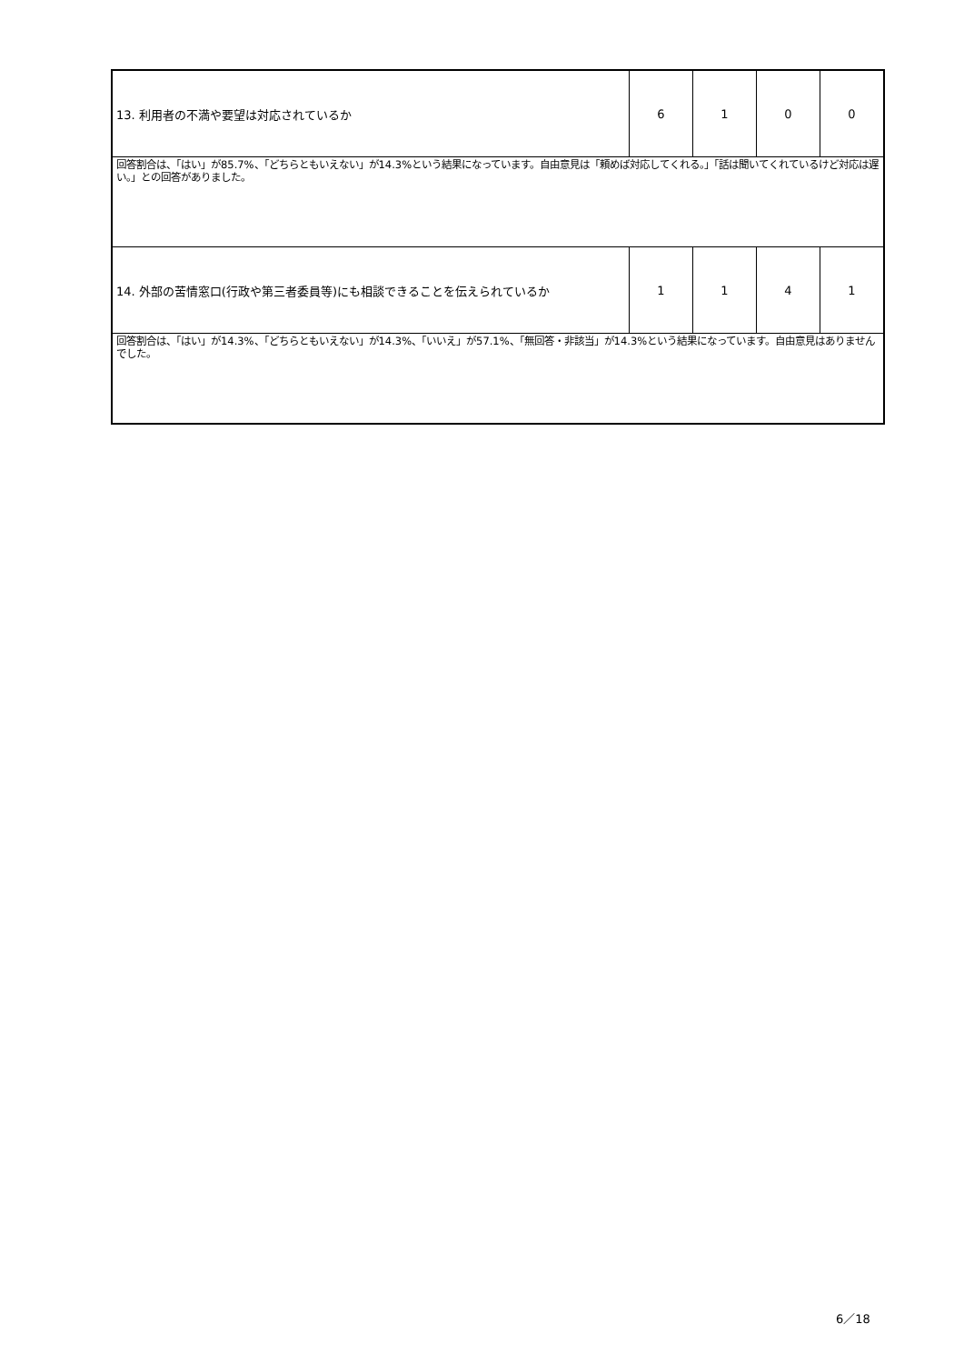| 13. 利用者の不満や要望は対応されているか | 6 | 1 | 0 | 0 |
| 回答割合は、「はい」が85.7%、「どちらともいえない」が14.3%という結果になっています。自由意見は「頼めば対応してくれる。」「話は聞いてくれているけど対応は遅い。」との回答がありました。 | | | | |
| 14. 外部の苦情窓口(行政や第三者委員等)にも相談できることを伝えられているか | 1 | 1 | 4 | 1 |
| 回答割合は、「はい」が14.3%、「どちらともいえない」が14.3%、「いいえ」が57.1%、「無回答・非該当」が14.3%という結果になっています。自由意見はありませんでした。 | | | | |
6／18